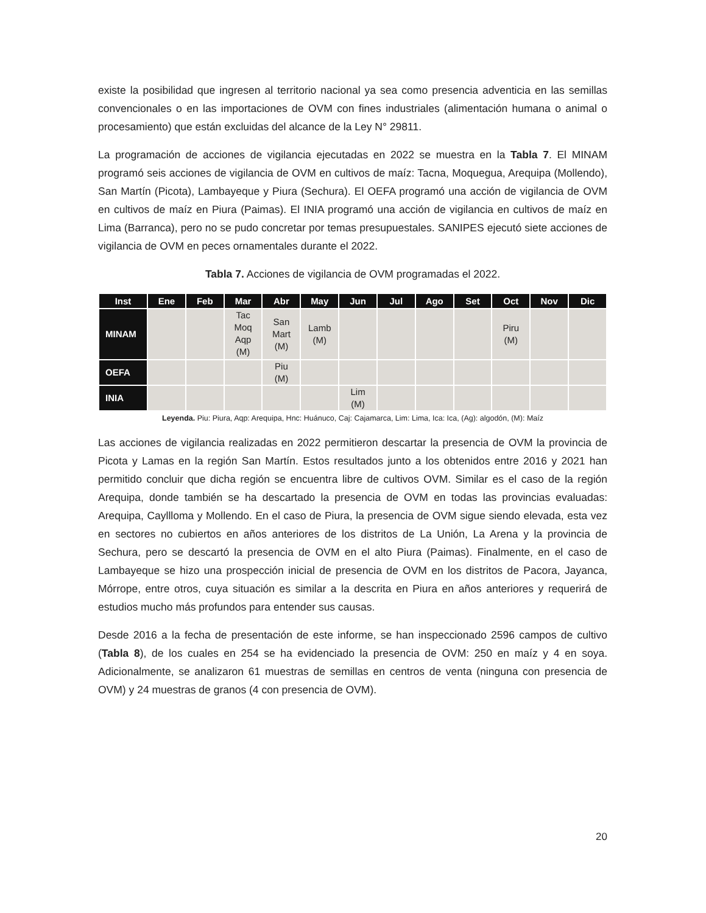existe la posibilidad que ingresen al territorio nacional ya sea como presencia adventicia en las semillas convencionales o en las importaciones de OVM con fines industriales (alimentación humana o animal o procesamiento) que están excluidas del alcance de la Ley N° 29811.
La programación de acciones de vigilancia ejecutadas en 2022 se muestra en la Tabla 7. El MINAM programó seis acciones de vigilancia de OVM en cultivos de maíz: Tacna, Moquegua, Arequipa (Mollendo), San Martín (Picota), Lambayeque y Piura (Sechura). El OEFA programó una acción de vigilancia de OVM en cultivos de maíz en Piura (Paimas). El INIA programó una acción de vigilancia en cultivos de maíz en Lima (Barranca), pero no se pudo concretar por temas presupuestales. SANIPES ejecutó siete acciones de vigilancia de OVM en peces ornamentales durante el 2022.
Tabla 7. Acciones de vigilancia de OVM programadas el 2022.
| Inst | Ene | Feb | Mar | Abr | May | Jun | Jul | Ago | Set | Oct | Nov | Dic |
| --- | --- | --- | --- | --- | --- | --- | --- | --- | --- | --- | --- | --- |
| MINAM | | | Tac Moq Aqp (M) | San Mart (M) | Lamb (M) | | | | | Piru (M) | | |
| OEFA | | | | Piu (M) | | | | | | | | |
| INIA | | | | | | Lim (M) | | | | | | |
Leyenda. Piu: Piura, Aqp: Arequipa, Hnc: Huánuco, Caj: Cajamarca, Lim: Lima, Ica: Ica, (Ag): algodón, (M): Maíz
Las acciones de vigilancia realizadas en 2022 permitieron descartar la presencia de OVM la provincia de Picota y Lamas en la región San Martín. Estos resultados junto a los obtenidos entre 2016 y 2021 han permitido concluir que dicha región se encuentra libre de cultivos OVM. Similar es el caso de la región Arequipa, donde también se ha descartado la presencia de OVM en todas las provincias evaluadas: Arequipa, Cayllloma y Mollendo. En el caso de Piura, la presencia de OVM sigue siendo elevada, esta vez en sectores no cubiertos en años anteriores de los distritos de La Unión, La Arena y la provincia de Sechura, pero se descartó la presencia de OVM en el alto Piura (Paimas). Finalmente, en el caso de Lambayeque se hizo una prospección inicial de presencia de OVM en los distritos de Pacora, Jayanca, Mórrope, entre otros, cuya situación es similar a la descrita en Piura en años anteriores y requerirá de estudios mucho más profundos para entender sus causas.
Desde 2016 a la fecha de presentación de este informe, se han inspeccionado 2596 campos de cultivo (Tabla 8), de los cuales en 254 se ha evidenciado la presencia de OVM: 250 en maíz y 4 en soya. Adicionalmente, se analizaron 61 muestras de semillas en centros de venta (ninguna con presencia de OVM) y 24 muestras de granos (4 con presencia de OVM).
20